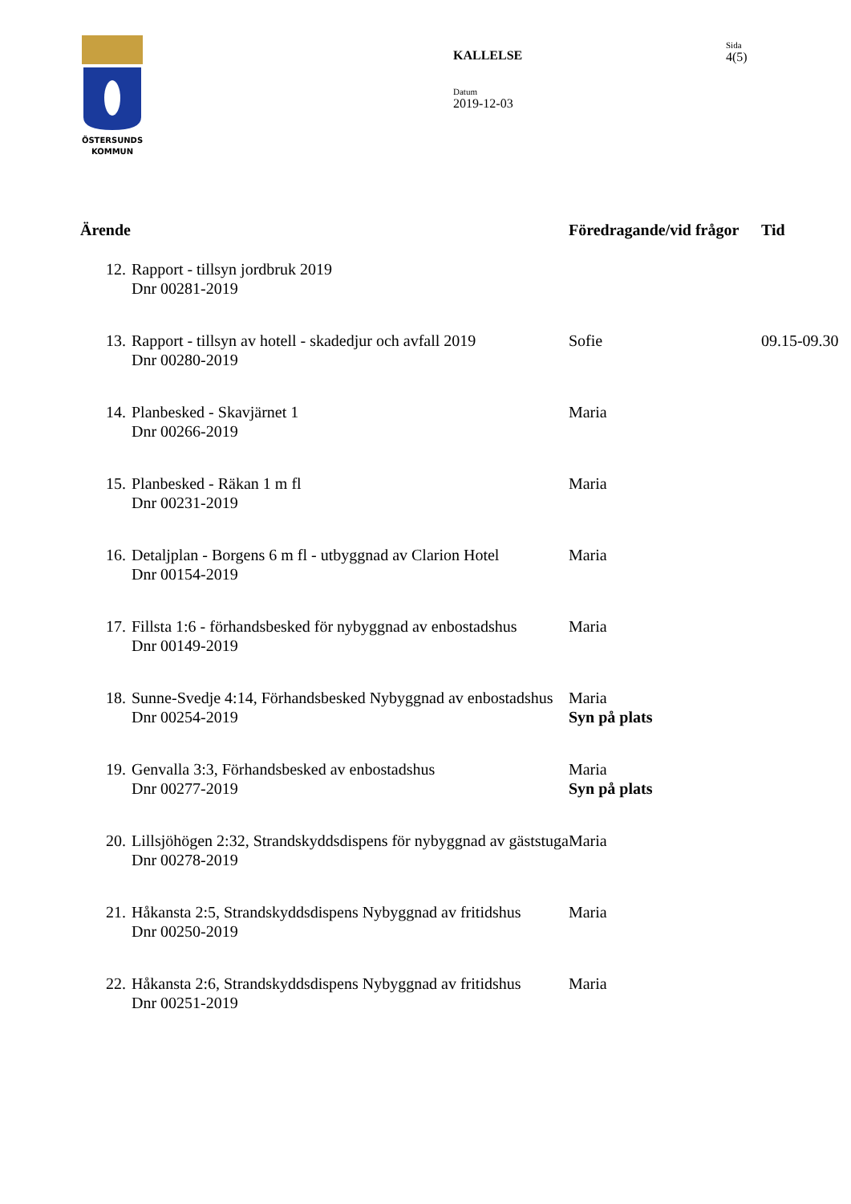ÖSTERSUNDS
KOMMUN
KALLELSE
Datum
2019-12-03
Sida
4(5)
| Ärende | | Föredragande/vid frågor | Tid |
| --- | --- | --- | --- |
| 12. | Rapport - tillsyn jordbruk 2019 Dnr 00281-2019 | | |
| 13. | Rapport - tillsyn av hotell - skadedjur och avfall 2019 Dnr 00280-2019 | Sofie | 09.15-09.30 |
| 14. | Planbesked - Skavjärnet 1 Dnr 00266-2019 | Maria | |
| 15. | Planbesked - Räkan 1 m fl Dnr 00231-2019 | Maria | |
| 16. | Detaljplan - Borgens 6 m fl - utbyggnad av Clarion Hotel Dnr 00154-2019 | Maria | |
| 17. | Fillsta 1:6 - förhandsbesked för nybyggnad av enbostadshus Dnr 00149-2019 | Maria | |
| 18. | Sunne-Svedje 4:14, Förhandsbesked Nybyggnad av enbostadshus Dnr 00254-2019 | Maria Syn på plats | |
| 19. | Genvalla 3:3, Förhandsbesked av enbostadshus Dnr 00277-2019 | Maria Syn på plats | |
| 20. | Lillsjöhögen 2:32, Strandskyddsdispens för nybyggnad av gäststuga Dnr 00278-2019 | Maria | |
| 21. | Håkansta 2:5, Strandskyddsdispens Nybyggnad av fritidshus Dnr 00250-2019 | Maria | |
| 22. | Håkansta 2:6, Strandskyddsdispens Nybyggnad av fritidshus Dnr 00251-2019 | Maria | |